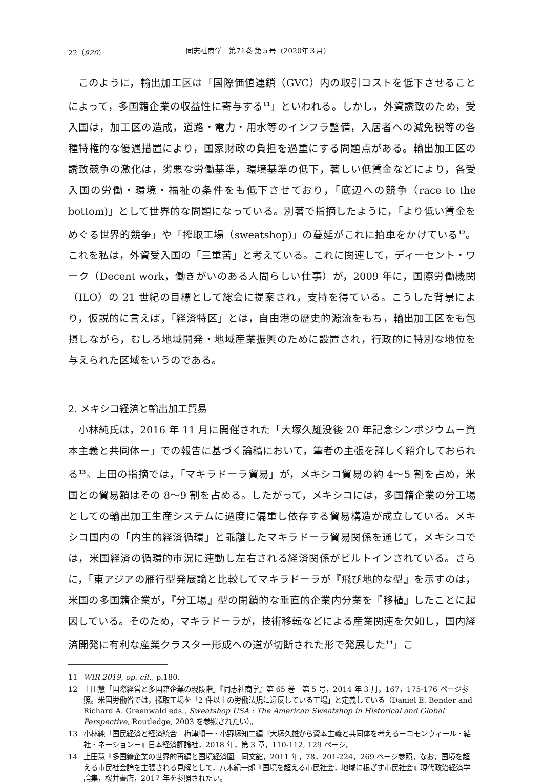22（920） 同志社商学　第71巻 第５号（2020年３月）
このように，輸出加工区は「国際価値連鎖（GVC）内の取引コストを低下させることによって，多国籍企業の収益性に寄与する<sup>11</sup>」といわれる。しかし，外資誘致のため，受入国は，加工区の造成，道路・電力・用水等のインフラ整備，入居者への減免税等の各種特権的な優遇措置により，国家財政の負担を過重にする問題点がある。輸出加工区の誘致競争の激化は，劣悪な労働基準，環境基準の低下，著しい低賃金などにより，各受入国の労働・環境・福祉の条件をも低下させており，「底辺への競争（race to the bottom)」として世界的な問題になっている。別著で指摘したように，「より低い賃金をめぐる世界的競争」や「搾取工場（sweatshop)」の蔓延がこれに拍車をかけている<sup>12</sup>。これを私は，外資受入国の「三重苦」と考えている。これに関連して，ディーセント・ワーク（Decent work，働きがいのある人間らしい仕事）が，2009 年に，国際労働機関（ILO）の 21 世紀の目標として総会に提案され，支持を得ている。こうした背景により，仮説的に言えば，「経済特区」とは，自由港の歴史的源流をもち，輸出加工区をも包摂しながら，むしろ地域開発・地域産業振興のために設置され，行政的に特別な地位を与えられた区域をいうのである。
2. メキシコ経済と輸出加工貿易
小林純氏は，2016 年 11 月に開催された「大塚久雄没後 20 年記念シンポジウム－資本主義と共同体－」での報告に基づく論稿において，筆者の主張を詳しく紹介しておられる<sup>13</sup>。上田の指摘では，「マキラドーラ貿易」が，メキシコ貿易の約 4～5 割を占め，米国との貿易額はその 8～9 割を占める。したがって，メキシコには，多国籍企業の分工場としての輸出加工生産システムに過度に偏重し依存する貿易構造が成立している。メキシコ国内の「内生的経済循環」と乖離したマキラドーラ貿易関係を通じて，メキシコでは，米国経済の循環的市況に連動し左右される経済関係がビルトインされている。さらに，「東アジアの雁行型発展論と比較してマキラドーラが『飛び地的な型』を示すのは，米国の多国籍企業が，『分工場』型の閉鎖的な垂直的企業内分業を『移植』したことに起因している。そのため，マキラドーラが，技術移転などによる産業関連を欠如し，国内経済開発に有利な産業クラスター形成への道が切断された形で発展した<sup>14</sup>」こ
11 WIR 2019, op. cit., p.180.
12 上田慧「国際経営と多国籍企業の現段階」『同志社商学』第 65 巻　第 5 号，2014 年 3 月，167，175-176 ページ参照。米国労働省では，搾取工場を「2 件以上の労働法規に違反している工場」と定義している（Daniel E. Bender and Richard A. Greenwald eds., Sweatshop USA : The American Sweatshop in Historical and Global Perspective, Routledge, 2003 を参照されたい）。
13 小林純「国民経済と経済統合」梅津順一・小野塚知二編『大塚久雄から資本主義と共同体を考える－コモンウィール・結社・ネーション－』日本経済評論社，2018 年，第 3 章，110-112, 129 ページ。
14 上田慧『多国籍企業の世界的再編と国境経済圏』同文舘，2011 年，78，201-224，269 ページ参照。なお，国境を超える市民社会論を主張される見解として，八木紀一郎『国境を超える市民社会，地域に根ざす市民社会』現代政治経済学論集，桜井書店，2017 年を参照されたい。